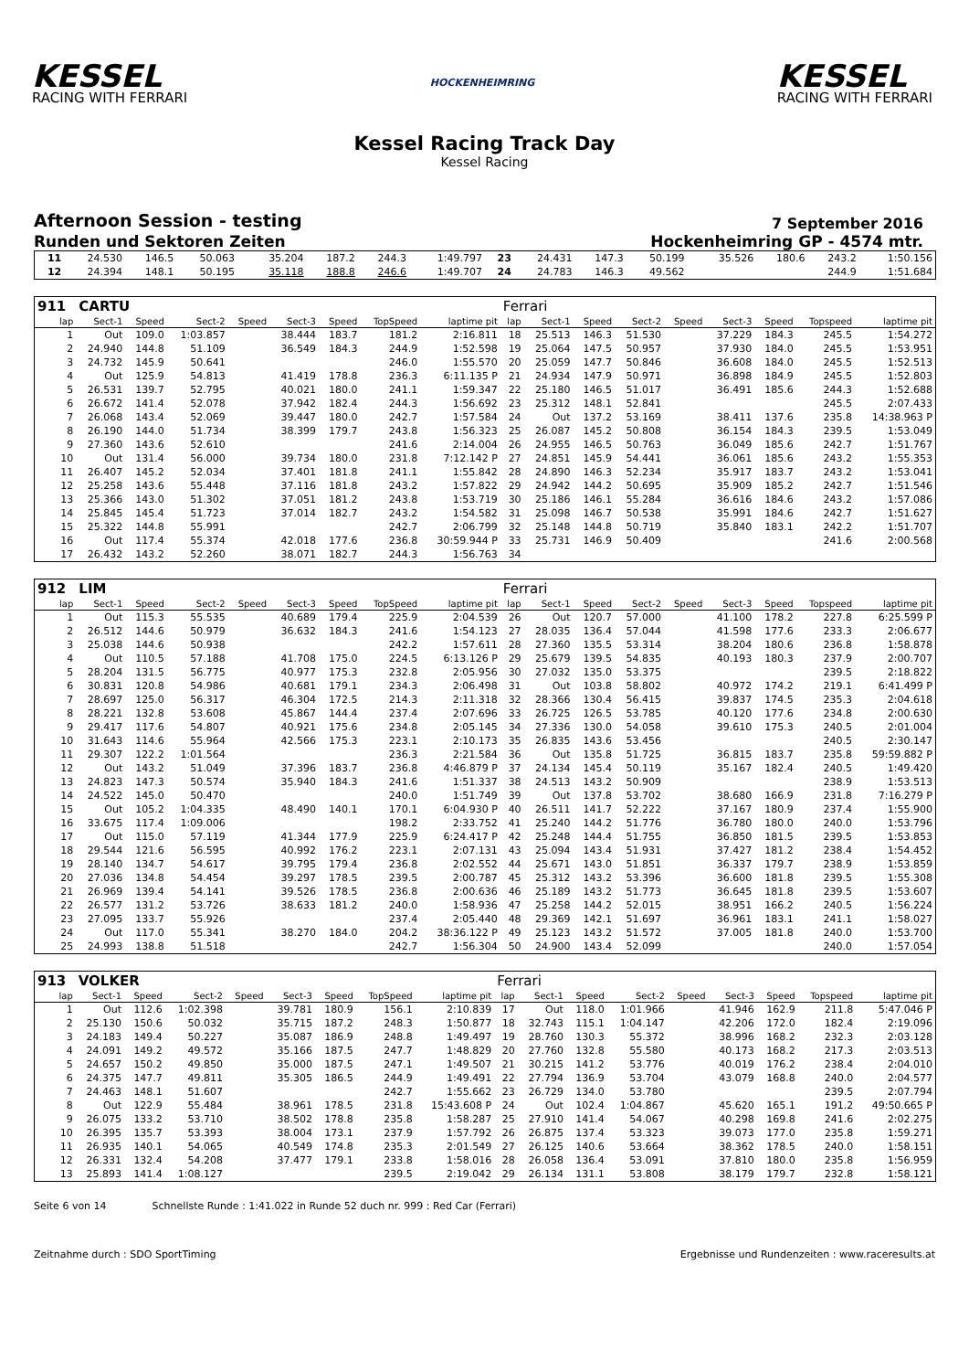KESSEL
RACING WITH FERRARI
HOCKENHEIMRING
KESSEL
RACING WITH FERRARI
Kessel Racing Track Day
Kessel Racing
Afternoon Session - testing
7 September 2016
Runden und Sektoren Zeiten Hockenheimring GP - 4574 mtr.
| 11 | 24.530 | 146.5 | 50.063 | | 35.204 | 187.2 | 244.3 | 1:49.797 | 23 | 24.431 | 147.3 | 50.199 | | 35.526 | 180.6 | 243.2 | 1:50.156 |
| 12 | 24.394 | 148.1 | 50.195 | | 35.118 | 188.8 | 246.6 | 1:49.707 | 24 | 24.783 | 146.3 | 49.562 | | | | 244.9 | 1:51.684 |
| 911 | CARTU | | | | | | | | Ferrari | | | | | | | | |
| lap | Sect-1 | Speed | Sect-2 | Speed | Sect-3 | Speed | TopSpeed | laptime pit | lap | Sect-1 | Speed | Sect-2 | Speed | Sect-3 | Speed | Topspeed | laptime pit |
| 1 | Out | 109.0 | 1:03.857 | | 38.444 | 183.7 | 181.2 | 2:16.811 | 18 | 25.513 | 146.3 | 51.530 | | 37.229 | 184.3 | 245.5 | 1:54.272 |
| 2 | 24.940 | 144.8 | 51.109 | | 36.549 | 184.3 | 244.9 | 1:52.598 | 19 | 25.064 | 147.5 | 50.957 | | 37.930 | 184.0 | 245.5 | 1:53.951 |
| 3 | 24.732 | 145.9 | 50.641 | | | | 246.0 | 1:55.570 | 20 | 25.059 | 147.7 | 50.846 | | 36.608 | 184.0 | 245.5 | 1:52.513 |
| 4 | Out | 125.9 | 54.813 | | 41.419 | 178.8 | 236.3 | 6:11.135 P | 21 | 24.934 | 147.9 | 50.971 | | 36.898 | 184.9 | 245.5 | 1:52.803 |
| 5 | 26.531 | 139.7 | 52.795 | | 40.021 | 180.0 | 241.1 | 1:59.347 | 22 | 25.180 | 146.5 | 51.017 | | 36.491 | 185.6 | 244.3 | 1:52.688 |
| 6 | 26.672 | 141.4 | 52.078 | | 37.942 | 182.4 | 244.3 | 1:56.692 | 23 | 25.312 | 148.1 | 52.841 | | | | 245.5 | 2:07.433 |
| 7 | 26.068 | 143.4 | 52.069 | | 39.447 | 180.0 | 242.7 | 1:57.584 | 24 | Out | 137.2 | 53.169 | | 38.411 | 137.6 | 235.8 | 14:38.963 P |
| 8 | 26.190 | 144.0 | 51.734 | | 38.399 | 179.7 | 243.8 | 1:56.323 | 25 | 26.087 | 145.2 | 50.808 | | 36.154 | 184.3 | 239.5 | 1:53.049 |
| 9 | 27.360 | 143.6 | 52.610 | | | | 241.6 | 2:14.004 | 26 | 24.955 | 146.5 | 50.763 | | 36.049 | 185.6 | 242.7 | 1:51.767 |
| 10 | Out | 131.4 | 56.000 | | 39.734 | 180.0 | 231.8 | 7:12.142 P | 27 | 24.851 | 145.9 | 54.441 | | 36.061 | 185.6 | 243.2 | 1:55.353 |
| 11 | 26.407 | 145.2 | 52.034 | | 37.401 | 181.8 | 241.1 | 1:55.842 | 28 | 24.890 | 146.3 | 52.234 | | 35.917 | 183.7 | 243.2 | 1:53.041 |
| 12 | 25.258 | 143.6 | 55.448 | | 37.116 | 181.8 | 243.2 | 1:57.822 | 29 | 24.942 | 144.2 | 50.695 | | 35.909 | 185.2 | 242.7 | 1:51.546 |
| 13 | 25.366 | 143.0 | 51.302 | | 37.051 | 181.2 | 243.8 | 1:53.719 | 30 | 25.186 | 146.1 | 55.284 | | 36.616 | 184.6 | 243.2 | 1:57.086 |
| 14 | 25.845 | 145.4 | 51.723 | | 37.014 | 182.7 | 243.2 | 1:54.582 | 31 | 25.098 | 146.7 | 50.538 | | 35.991 | 184.6 | 242.7 | 1:51.627 |
| 15 | 25.322 | 144.8 | 55.991 | | | | 242.7 | 2:06.799 | 32 | 25.148 | 144.8 | 50.719 | | 35.840 | 183.1 | 242.2 | 1:51.707 |
| 16 | Out | 117.4 | 55.374 | | 42.018 | 177.6 | 236.8 | 30:59.944 P | 33 | 25.731 | 146.9 | 50.409 | | | | 241.6 | 2:00.568 |
| 17 | 26.432 | 143.2 | 52.260 | | 38.071 | 182.7 | 244.3 | 1:56.763 | 34 | | | | | | | | |
| 912 | LIM | | | | | | | | Ferrari | | | | | | | | |
| lap | Sect-1 | Speed | Sect-2 | Speed | Sect-3 | Speed | TopSpeed | laptime pit | lap | Sect-1 | Speed | Sect-2 | Speed | Sect-3 | Speed | Topspeed | laptime pit |
| 1 | Out | 115.3 | 55.535 | | 40.689 | 179.4 | 225.9 | 2:04.539 | 26 | Out | 120.7 | 57.000 | | 41.100 | 178.2 | 227.8 | 6:25.599 P |
| 2 | 26.512 | 144.6 | 50.979 | | 36.632 | 184.3 | 241.6 | 1:54.123 | 27 | 28.035 | 136.4 | 57.044 | | 41.598 | 177.6 | 233.3 | 2:06.677 |
| 3 | 25.038 | 144.6 | 50.938 | | | | 242.2 | 1:57.611 | 28 | 27.360 | 135.5 | 53.314 | | 38.204 | 180.6 | 236.8 | 1:58.878 |
| 4 | Out | 110.5 | 57.188 | | 41.708 | 175.0 | 224.5 | 6:13.126 P | 29 | 25.679 | 139.5 | 54.835 | | 40.193 | 180.3 | 237.9 | 2:00.707 |
| 5 | 28.204 | 131.5 | 56.775 | | 40.977 | 175.3 | 232.8 | 2:05.956 | 30 | 27.032 | 135.0 | 53.375 | | | | 239.5 | 2:18.822 |
| 6 | 30.831 | 120.8 | 54.986 | | 40.681 | 179.1 | 234.3 | 2:06.498 | 31 | Out | 103.8 | 58.802 | | 40.972 | 174.2 | 219.1 | 6:41.499 P |
| 7 | 28.697 | 125.0 | 56.317 | | 46.304 | 172.5 | 214.3 | 2:11.318 | 32 | 28.366 | 130.4 | 56.415 | | 39.837 | 174.5 | 235.3 | 2:04.618 |
| 8 | 28.221 | 132.8 | 53.608 | | 45.867 | 144.4 | 237.4 | 2:07.696 | 33 | 26.725 | 126.5 | 53.785 | | 40.120 | 177.6 | 234.8 | 2:00.630 |
| 9 | 29.417 | 117.6 | 54.807 | | 40.921 | 175.6 | 234.8 | 2:05.145 | 34 | 27.336 | 130.0 | 54.058 | | 39.610 | 175.3 | 240.5 | 2:01.004 |
| 10 | 31.643 | 114.6 | 55.964 | | 42.566 | 175.3 | 223.1 | 2:10.173 | 35 | 26.835 | 143.6 | 53.456 | | | | 240.5 | 2:30.147 |
| 11 | 29.307 | 122.2 | 1:01.564 | | | | 236.3 | 2:21.584 | 36 | Out | 135.8 | 51.725 | | 36.815 | 183.7 | 235.8 | 59:59.882 P |
| 12 | Out | 143.2 | 51.049 | | 37.396 | 183.7 | 236.8 | 4:46.879 P | 37 | 24.134 | 145.4 | 50.119 | | 35.167 | 182.4 | 240.5 | 1:49.420 |
| 13 | 24.823 | 147.3 | 50.574 | | 35.940 | 184.3 | 241.6 | 1:51.337 | 38 | 24.513 | 143.2 | 50.909 | | | | 238.9 | 1:53.513 |
| 14 | 24.522 | 145.0 | 50.470 | | | | 240.0 | 1:51.749 | 39 | Out | 137.8 | 53.702 | | 38.680 | 166.9 | 231.8 | 7:16.279 P |
| 15 | Out | 105.2 | 1:04.335 | | 48.490 | 140.1 | 170.1 | 6:04.930 P | 40 | 26.511 | 141.7 | 52.222 | | 37.167 | 180.9 | 237.4 | 1:55.900 |
| 16 | 33.675 | 117.4 | 1:09.006 | | | | 198.2 | 2:33.752 | 41 | 25.240 | 144.2 | 51.776 | | 36.780 | 180.0 | 240.0 | 1:53.796 |
| 17 | Out | 115.0 | 57.119 | | 41.344 | 177.9 | 225.9 | 6:24.417 P | 42 | 25.248 | 144.4 | 51.755 | | 36.850 | 181.5 | 239.5 | 1:53.853 |
| 18 | 29.544 | 121.6 | 56.595 | | 40.992 | 176.2 | 223.1 | 2:07.131 | 43 | 25.094 | 143.4 | 51.931 | | 37.427 | 181.2 | 238.4 | 1:54.452 |
| 19 | 28.140 | 134.7 | 54.617 | | 39.795 | 179.4 | 236.8 | 2:02.552 | 44 | 25.671 | 143.0 | 51.851 | | 36.337 | 179.7 | 238.9 | 1:53.859 |
| 20 | 27.036 | 134.8 | 54.454 | | 39.297 | 178.5 | 239.5 | 2:00.787 | 45 | 25.312 | 143.2 | 53.396 | | 36.600 | 181.8 | 239.5 | 1:55.308 |
| 21 | 26.969 | 139.4 | 54.141 | | 39.526 | 178.5 | 236.8 | 2:00.636 | 46 | 25.189 | 143.2 | 51.773 | | 36.645 | 181.8 | 239.5 | 1:53.607 |
| 22 | 26.577 | 131.2 | 53.726 | | 38.633 | 181.2 | 240.0 | 1:58.936 | 47 | 25.258 | 144.2 | 52.015 | | 38.951 | 166.2 | 240.5 | 1:56.224 |
| 23 | 27.095 | 133.7 | 55.926 | | | | 237.4 | 2:05.440 | 48 | 29.369 | 142.1 | 51.697 | | 36.961 | 183.1 | 241.1 | 1:58.027 |
| 24 | Out | 117.0 | 55.341 | | 38.270 | 184.0 | 204.2 | 38:36.122 P | 49 | 25.123 | 143.2 | 51.572 | | 37.005 | 181.8 | 240.0 | 1:53.700 |
| 25 | 24.993 | 138.8 | 51.518 | | | | 242.7 | 1:56.304 | 50 | 24.900 | 143.4 | 52.099 | | | | 240.0 | 1:57.054 |
| 913 | VOLKER | | | | | | | | Ferrari | | | | | | | | |
| lap | Sect-1 | Speed | Sect-2 | Speed | Sect-3 | Speed | TopSpeed | laptime pit | lap | Sect-1 | Speed | Sect-2 | Speed | Sect-3 | Speed | Topspeed | laptime pit |
| 1 | Out | 112.6 | 1:02.398 | | 39.781 | 180.9 | 156.1 | 2:10.839 | 17 | Out | 118.0 | 1:01.966 | | 41.946 | 162.9 | 211.8 | 5:47.046 P |
| 2 | 25.130 | 150.6 | 50.032 | | 35.715 | 187.2 | 248.3 | 1:50.877 | 18 | 32.743 | 115.1 | 1:04.147 | | 42.206 | 172.0 | 182.4 | 2:19.096 |
| 3 | 24.183 | 149.4 | 50.227 | | 35.087 | 186.9 | 248.8 | 1:49.497 | 19 | 28.760 | 130.3 | 55.372 | | 38.996 | 168.2 | 232.3 | 2:03.128 |
| 4 | 24.091 | 149.2 | 49.572 | | 35.166 | 187.5 | 247.7 | 1:48.829 | 20 | 27.760 | 132.8 | 55.580 | | 40.173 | 168.2 | 217.3 | 2:03.513 |
| 5 | 24.657 | 150.2 | 49.850 | | 35.000 | 187.5 | 247.1 | 1:49.507 | 21 | 30.215 | 141.2 | 53.776 | | 40.019 | 176.2 | 238.4 | 2:04.010 |
| 6 | 24.375 | 147.7 | 49.811 | | 35.305 | 186.5 | 244.9 | 1:49.491 | 22 | 27.794 | 136.9 | 53.704 | | 43.079 | 168.8 | 240.0 | 2:04.577 |
| 7 | 24.463 | 148.1 | 51.607 | | | | 242.7 | 1:55.662 | 23 | 26.729 | 134.0 | 53.780 | | | | 239.5 | 2:07.794 |
| 8 | Out | 122.9 | 55.484 | | 38.961 | 178.5 | 231.8 | 15:43.608 P | 24 | Out | 102.4 | 1:04.867 | | 45.620 | 165.1 | 191.2 | 49:50.665 P |
| 9 | 26.075 | 133.2 | 53.710 | | 38.502 | 178.8 | 235.8 | 1:58.287 | 25 | 27.910 | 141.4 | 54.067 | | 40.298 | 169.8 | 241.6 | 2:02.275 |
| 10 | 26.395 | 135.7 | 53.393 | | 38.004 | 173.1 | 237.9 | 1:57.792 | 26 | 26.875 | 137.4 | 53.323 | | 39.073 | 177.0 | 235.8 | 1:59.271 |
| 11 | 26.935 | 140.1 | 54.065 | | 40.549 | 174.8 | 235.3 | 2:01.549 | 27 | 26.125 | 140.6 | 53.664 | | 38.362 | 178.5 | 240.0 | 1:58.151 |
| 12 | 26.331 | 132.4 | 54.208 | | 37.477 | 179.1 | 233.8 | 1:58.016 | 28 | 26.058 | 136.4 | 53.091 | | 37.810 | 180.0 | 235.8 | 1:56.959 |
| 13 | 25.893 | 141.4 | 1:08.127 | | | | 239.5 | 2:19.042 | 29 | 26.134 | 131.1 | 53.808 | | 38.179 | 179.7 | 232.8 | 1:58.121 |
Seite 6 von 14 Schnellste Runde : 1:41.022 in Runde 52 duch nr. 999 : Red Car (Ferrari)
Zeitnahme durch : SDO SportTiming Ergebnisse und Rundenzeiten : www.raceresults.at